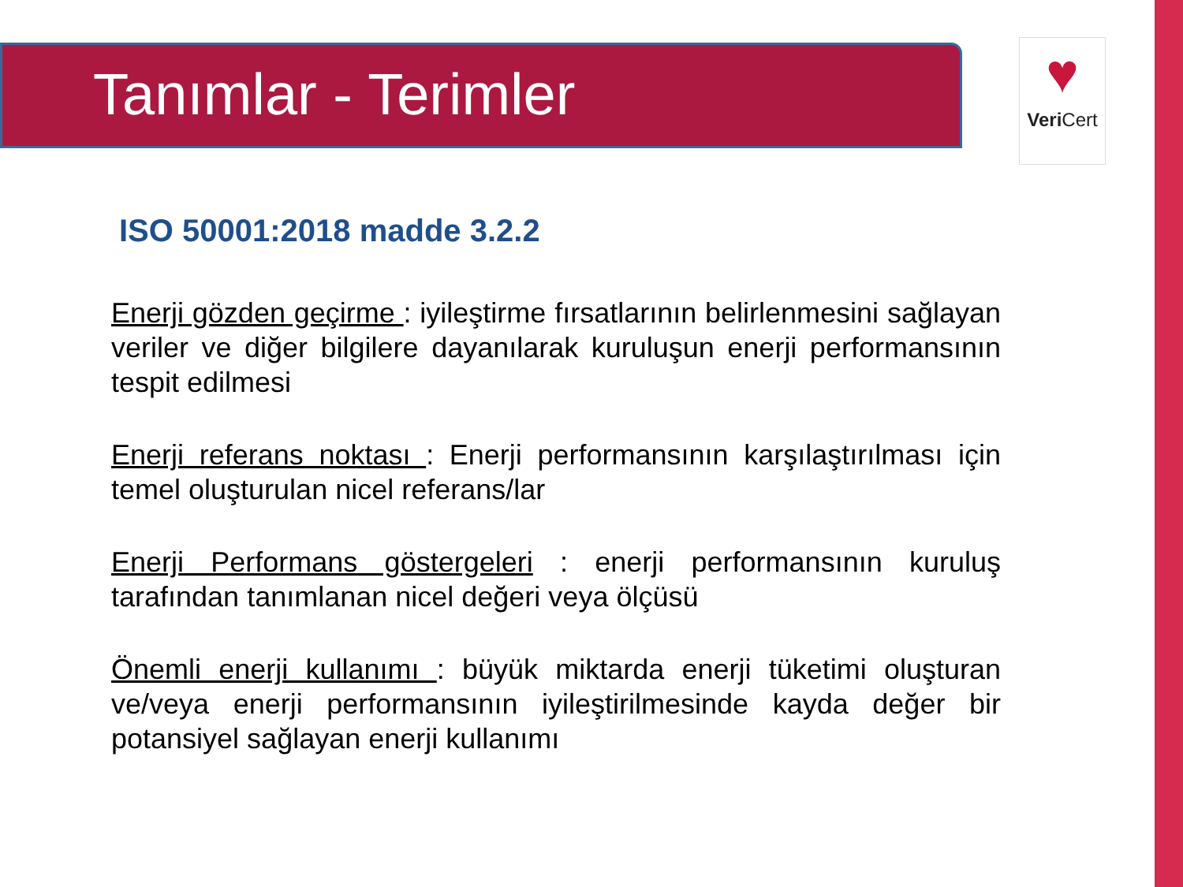Tanımlar - Terimler
♥
Veri Cert
ISO 50001:2018 madde 3.2.2
Enerji gözden geçirme : iyileştirme fırsatlarının belirlenmesini sağlayan veriler ve diğer bilgilere dayanılarak kuruluşun enerji performansının tespit edilmesi
Enerji referans noktası : Enerji performansının karşılaştırılması için temel oluşturulan nicel referans/lar
Enerji Performans göstergeleri : enerji performansının kuruluş tarafından tanımlanan nicel değeri veya ölçüsü
Önemli enerji kullanımı : büyük miktarda enerji tüketimi oluşturan ve/veya enerji performansının iyileştirilmesinde kayda değer bir potansiyel sağlayan enerji kullanımı